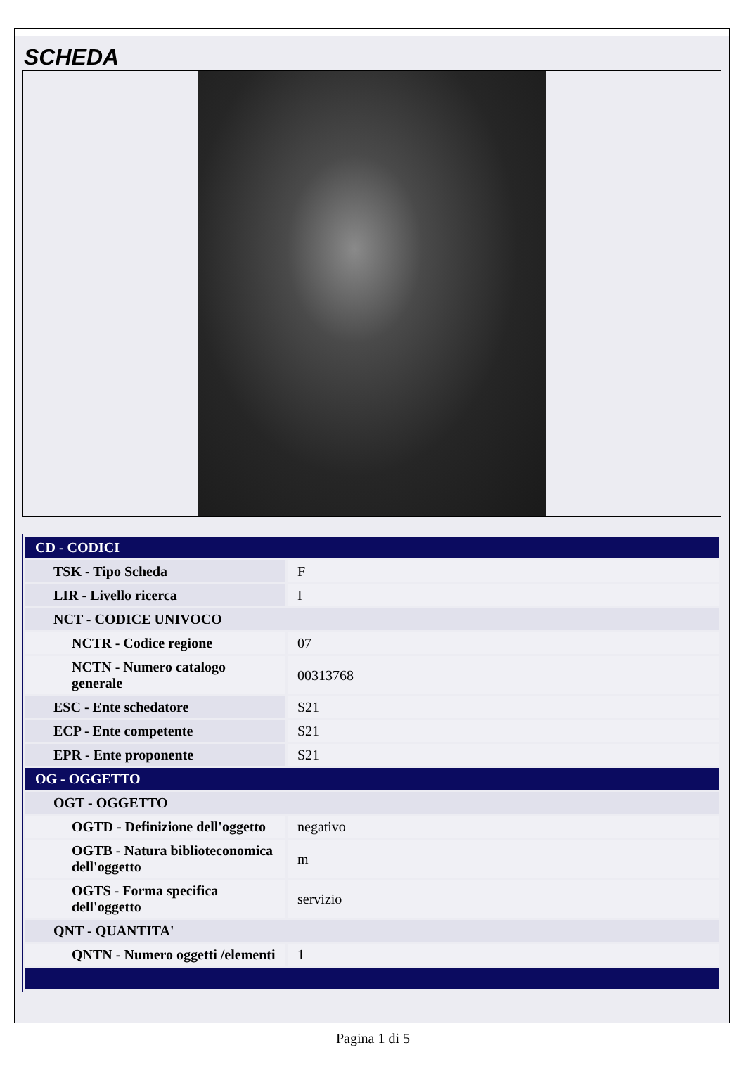SCHEDA
| CD - CODICI | |
| TSK - Tipo Scheda | F |
| LIR - Livello ricerca | I |
| NCT - CODICE UNIVOCO | |
| NCTR - Codice regione | 07 |
| NCTN - Numero catalogo generale | 00313768 |
| ESC - Ente schedatore | S21 |
| ECP - Ente competente | S21 |
| EPR - Ente proponente | S21 |
| OG - OGGETTO | |
| OGT - OGGETTO | |
| OGTD - Definizione dell'oggetto | negativo |
| OGTB - Natura biblioteconomica dell'oggetto | m |
| OGTS - Forma specifica dell'oggetto | servizio |
| QNT - QUANTITA' | |
| QNTN - Numero oggetti /elementi | 1 |
Pagina 1 di 5